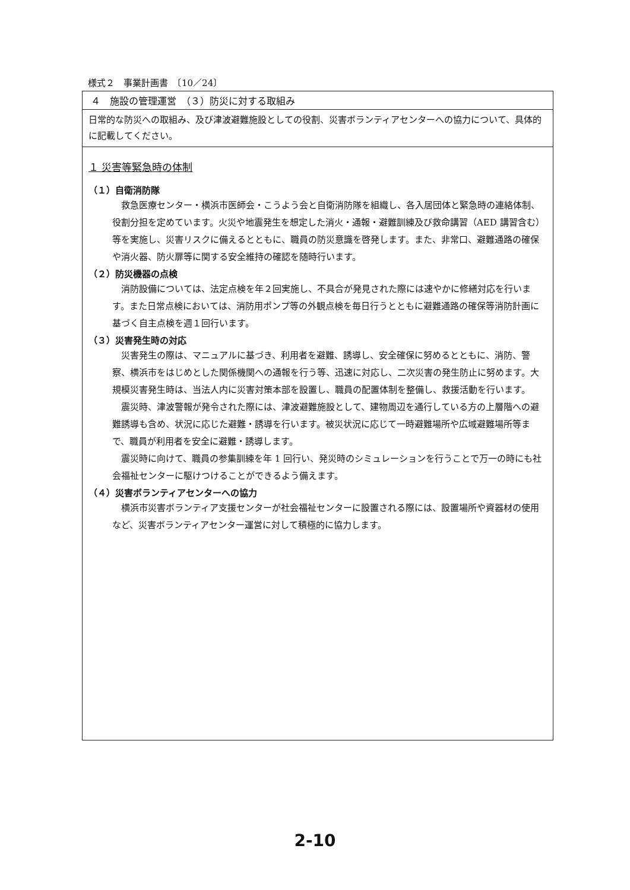様式２　事業計画書　〔10／24〕
４　施設の管理運営　（３）防災に対する取組み
日常的な防災への取組み、及び津波避難施設としての役割、災害ボランティアセンターへの協力について、具体的に記載してください。
１ 災害等緊急時の体制
（１）自衛消防隊
救急医療センター・横浜市医師会・こうよう会と自衛消防隊を組織し、各入居団体と緊急時の連絡体制、役割分担を定めています。火災や地震発生を想定した消火・通報・避難訓練及び救命講習（AED 講習含む）等を実施し、災害リスクに備えるとともに、職員の防災意識を啓発します。また、非常口、避難通路の確保や消火器、防火扉等に関する安全維持の確認を随時行います。
（２）防災機器の点検
消防設備については、法定点検を年２回実施し、不具合が発見された際には速やかに修繕対応を行います。また日常点検においては、消防用ポンプ等の外観点検を毎日行うとともに避難通路の確保等消防計画に基づく自主点検を週１回行います。
（３）災害発生時の対応
災害発生の際は、マニュアルに基づき、利用者を避難、誘導し、安全確保に努めるとともに、消防、警察、横浜市をはじめとした関係機関への通報を行う等、迅速に対応し、二次災害の発生防止に努めます。大規模災害発生時は、当法人内に災害対策本部を設置し、職員の配置体制を整備し、救援活動を行います。
震災時、津波警報が発令された際には、津波避難施設として、建物周辺を通行している方の上層階への避難誘導も含め、状況に応じた避難・誘導を行います。被災状況に応じて一時避難場所や広域避難場所等まで、職員が利用者を安全に避難・誘導します。
震災時に向けて、職員の参集訓練を年 1 回行い、発災時のシミュレーションを行うことで万一の時にも社会福祉センターに駆けつけることができるよう備えます。
（４）災害ボランティアセンターへの協力
横浜市災害ボランティア支援センターが社会福祉センターに設置される際には、設置場所や資器材の使用など、災害ボランティアセンター運営に対して積極的に協力します。
2-10